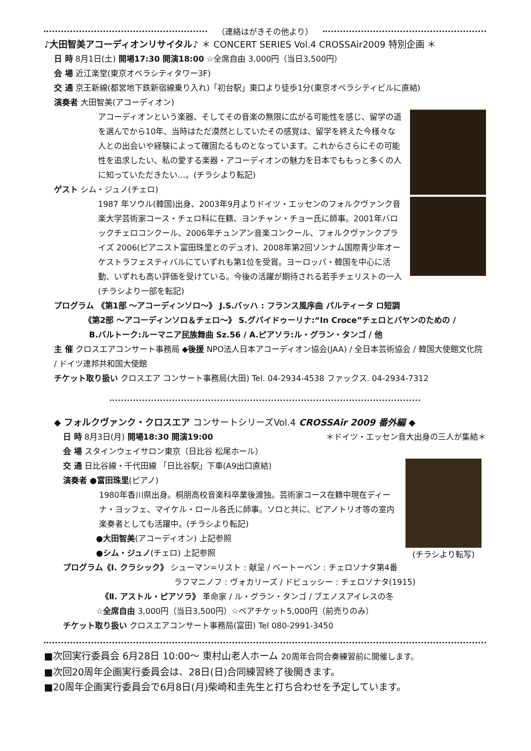（連絡はがきその他より）
♪大田智美アコーディオンリサイタル♪ ＊ CONCERT SERIES Vol.4 CROSSAir2009 特別企画 ＊
日 時 8月1日(土) 開場17:30 開演18:00 ☆全席自由 3,000円（当日3,500円）
会 場 近江楽堂(東京オペラシティタワー3F)
交 通 京王新線(都営地下鉄新宿線乗り入れ)「初台駅」東口より徒歩1分(東京オペラシティビルに直結)
演奏者 大田智美(アコーディオン)
アコーディオンという楽器、そしてその音楽の無限に広がる可能性を感じ、留学の道を選んでから10年、当時はただ漠然としていたその感覚は、留学を終えた今様々な人との出会いや経験によって確固たるものとなっています。これからさらにその可能性を追求したい、私の愛する楽器・アコーディオンの魅力を日本でももっと多くの人に知っていただきたい…。(チラシより転記)
ゲスト シム・ジュノ(チェロ)
1987 年ソウル(韓国)出身、2003年9月よりドイツ・エッセンのフォルクヴァンク音楽大学芸術家コース・チェロ科に在籍、ヨンチャン・チョー氏に師事。2001年バロックチェロコンクール、2006年チュンアン音楽コンクール、フォルクヴァンクプライズ 2006(ピアニスト富田珠里とのデュオ)、2008年第2回ソンナム国際青少年オーケストラフェスティバルにていずれも第1位を受賞。ヨーロッパ・韓国を中心に活動、いずれも高い評価を受けている。今後の活躍が期待される若手チェリストの一人(チラシより一部を転記)
プログラム 《第1部 ～アコーディンソロ～》 J.S.バッハ : フランス風序曲 パルティータ ロ短調
《第2部 ～アコーディンソロ＆チェロ～》 S.グバイドゥーリナ:“In Croce”チェロとバヤンのための /
B.バルトーク:ルーマニア民族舞曲 Sz.56 / A.ピアソラ:ル・グラン・タンゴ / 他
主 催 クロスエアコンサート事務局 ◆後援 NPO法人日本アコーディオン協会(JAA) / 全日本芸術協会 / 韓国大使館文化院 / ドイツ連邦共和国大使館
チケット取り扱い クロスエア コンサート事務局(大田) Tel. 04-2934-4538 ファックス. 04-2934-7312
◆ フォルクヴァンク・クロスエア コンサートシリーズVol.4 CROSSAir 2009 番外編 ◆
日 時 8月3日(月) 開場18:30 開演19:00 ＊ドイツ・エッセン音大出身の三人が集結＊
会 場 スタインウェイサロン東京（日比谷 松尾ホール）
(チラシより転写)
交 通 日比谷線・千代田線 「日比谷駅」下車(A9出口直結)
演奏者 ●富田珠里(ピアノ)
1980年香川県出身。桐朋高校音楽科卒業後渡独。芸術家コース在籍中現在ディーナ・ヨッフェ、マイケル・ロール各氏に師事。ソロと共に、ピアノトリオ等の室内楽奏者としても活躍中。(チラシより転記)
●大田智美(アコーディオン) 上記参照
●シム・ジュノ(チェロ) 上記参照
プログラム《Ⅰ. クラシック》 シューマン=リスト : 献呈 / ベートーベン : チェロソナタ第4番
ラフマニノフ : ヴォカリーズ / ドビュッシー : チェロソナタ(1915)
《Ⅱ. アストル・ピアソラ》 革命家 / ル・グラン・タンゴ / ブエノスアイレスの冬
☆全席自由 3,000円（当日3,500円）☆ペアチケット5,000円（前売りのみ）
チケット取り扱い クロスエアコンサート事務局(富田) Tel 080-2991-3450
■次回実行委員会 6月28日 10:00～ 東村山老人ホーム 20周年合同合奏練習前に開催します。
■次回20周年企画実行委員会は、28日(日)合同練習終了後開きます。
■20周年企画実行委員会で6月8日(月)柴崎和圭先生と打ち合わせを予定しています。